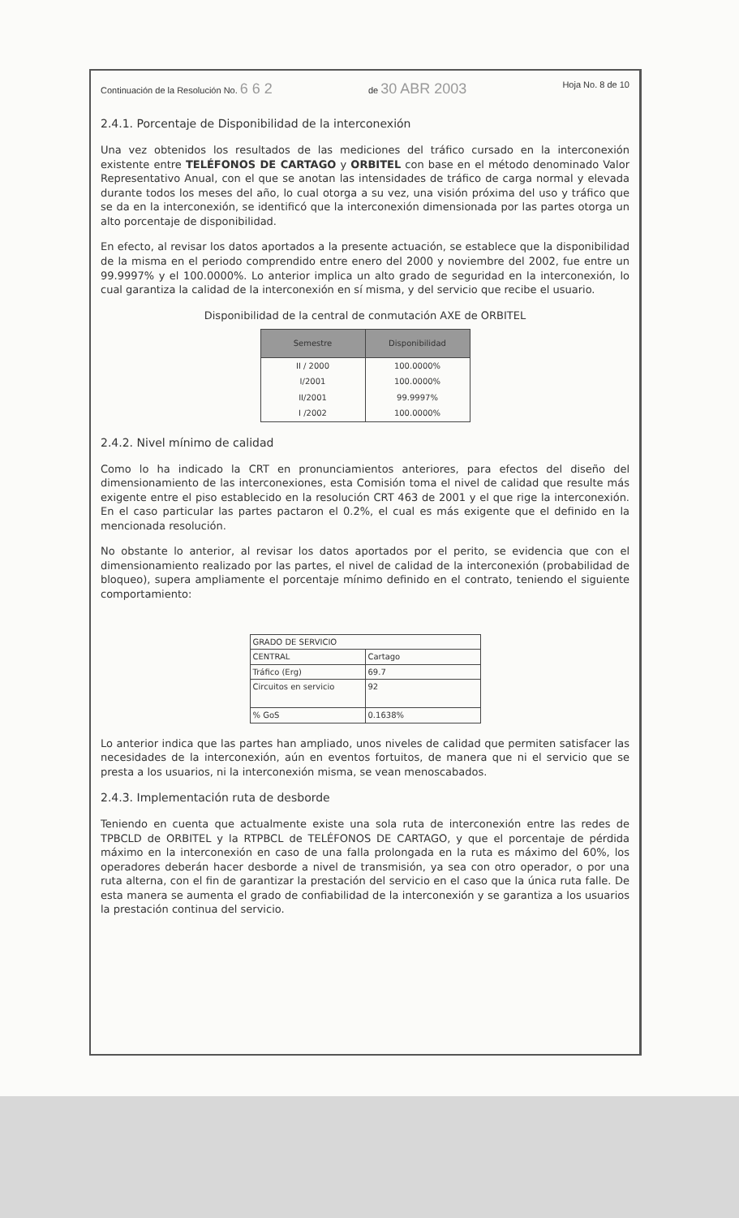Continuación de la Resolución No. 6 6 2 de 30 ABR 2003 Hoja No. 8 de 10
2.4.1. Porcentaje de Disponibilidad de la interconexión
Una vez obtenidos los resultados de las mediciones del tráfico cursado en la interconexión existente entre TELÉFONOS DE CARTAGO y ORBITEL con base en el método denominado Valor Representativo Anual, con el que se anotan las intensidades de tráfico de carga normal y elevada durante todos los meses del año, lo cual otorga a su vez, una visión próxima del uso y tráfico que se da en la interconexión, se identificó que la interconexión dimensionada por las partes otorga un alto porcentaje de disponibilidad.
En efecto, al revisar los datos aportados a la presente actuación, se establece que la disponibilidad de la misma en el periodo comprendido entre enero del 2000 y noviembre del 2002, fue entre un 99.9997% y el 100.0000%. Lo anterior implica un alto grado de seguridad en la interconexión, lo cual garantiza la calidad de la interconexión en sí misma, y del servicio que recibe el usuario.
Disponibilidad de la central de conmutación AXE de ORBITEL
| Semestre | Disponibilidad |
| --- | --- |
| II / 2000 | 100.0000% |
| I/2001 | 100.0000% |
| II/2001 | 99.9997% |
| I /2002 | 100.0000% |
2.4.2. Nivel mínimo de calidad
Como lo ha indicado la CRT en pronunciamientos anteriores, para efectos del diseño del dimensionamiento de las interconexiones, esta Comisión toma el nivel de calidad que resulte más exigente entre el piso establecido en la resolución CRT 463 de 2001 y el que rige la interconexión. En el caso particular las partes pactaron el 0.2%, el cual es más exigente que el definido en la mencionada resolución.
No obstante lo anterior, al revisar los datos aportados por el perito, se evidencia que con el dimensionamiento realizado por las partes, el nivel de calidad de la interconexión (probabilidad de bloqueo), supera ampliamente el porcentaje mínimo definido en el contrato, teniendo el siguiente comportamiento:
| GRADO DE SERVICIO | |
| CENTRAL | Cartago |
| Tráfico (Erg) | 69.7 |
| Circuitos en servicio | 92 |
| % GoS | 0.1638% |
Lo anterior indica que las partes han ampliado, unos niveles de calidad que permiten satisfacer las necesidades de la interconexión, aún en eventos fortuitos, de manera que ni el servicio que se presta a los usuarios, ni la interconexión misma, se vean menoscabados.
2.4.3. Implementación ruta de desborde
Teniendo en cuenta que actualmente existe una sola ruta de interconexión entre las redes de TPBCLD de ORBITEL y la RTPBCL de TELÉFONOS DE CARTAGO, y que el porcentaje de pérdida máximo en la interconexión en caso de una falla prolongada en la ruta es máximo del 60%, los operadores deberán hacer desborde a nivel de transmisión, ya sea con otro operador, o por una ruta alterna, con el fin de garantizar la prestación del servicio en el caso que la única ruta falle. De esta manera se aumenta el grado de confiabilidad de la interconexión y se garantiza a los usuarios la prestación continua del servicio.